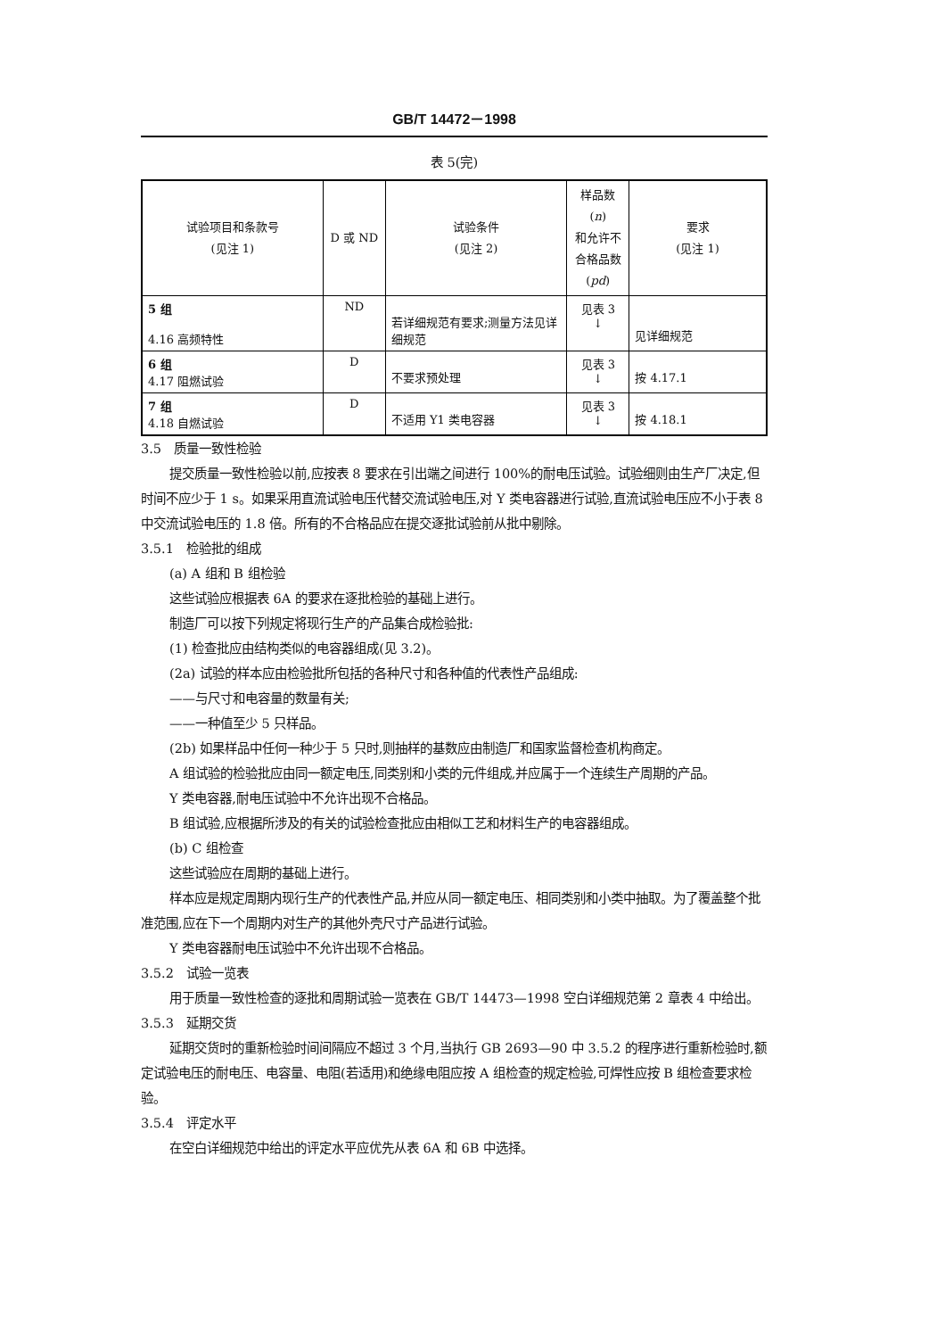GB/T 14472－1998
表 5(完)
| 试验项目和条款号 (见注 1) | D 或 ND | 试验条件 (见注 2) | 样品数( n ) 和允许不 合格品数 ( pd ) | 要求 (见注 1) |
| --- | --- | --- | --- | --- |
| 5 组 4.16 高频特性 | ND | 若详细规范有要求;测量方法见详细规范 | 见表 3 ↓ | 见详细规范 |
| 6 组 4.17 阻燃试验 | D | 不要求预处理 | 见表 3 ↓ | 按 4.17.1 |
| 7 组 4.18 自燃试验 | D | 不适用 Y1 类电容器 | 见表 3 ↓ | 按 4.18.1 |
3.5　质量一致性检验
提交质量一致性检验以前,应按表 8 要求在引出端之间进行 100%的耐电压试验。试验细则由生产厂决定,但时间不应少于 1 s。如果采用直流试验电压代替交流试验电压,对 Y 类电容器进行试验,直流试验电压应不小于表 8 中交流试验电压的 1.8 倍。所有的不合格品应在提交逐批试验前从批中剔除。
3.5.1　检验批的组成
(a) A 组和 B 组检验
这些试验应根据表 6A 的要求在逐批检验的基础上进行。
制造厂可以按下列规定将现行生产的产品集合成检验批:
(1) 检查批应由结构类似的电容器组成(见 3.2)。
(2a) 试验的样本应由检验批所包括的各种尺寸和各种值的代表性产品组成:
——与尺寸和电容量的数量有关;
——一种值至少 5 只样品。
(2b) 如果样品中任何一种少于 5 只时,则抽样的基数应由制造厂和国家监督检查机构商定。
A 组试验的检验批应由同一额定电压,同类别和小类的元件组成,并应属于一个连续生产周期的产品。
Y 类电容器,耐电压试验中不允许出现不合格品。
B 组试验,应根据所涉及的有关的试验检查批应由相似工艺和材料生产的电容器组成。
(b) C 组检查
这些试验应在周期的基础上进行。
样本应是规定周期内现行生产的代表性产品,并应从同一额定电压、相同类别和小类中抽取。为了覆盖整个批准范围,应在下一个周期内对生产的其他外壳尺寸产品进行试验。
Y 类电容器耐电压试验中不允许出现不合格品。
3.5.2　试验一览表
用于质量一致性检查的逐批和周期试验一览表在 GB/T 14473—1998 空白详细规范第 2 章表 4 中给出。
3.5.3　延期交货
延期交货时的重新检验时间间隔应不超过 3 个月,当执行 GB 2693—90 中 3.5.2 的程序进行重新检验时,额定试验电压的耐电压、电容量、电阻(若适用)和绝缘电阻应按 A 组检查的规定检验,可焊性应按 B 组检查要求检验。
3.5.4　评定水平
在空白详细规范中给出的评定水平应优先从表 6A 和 6B 中选择。